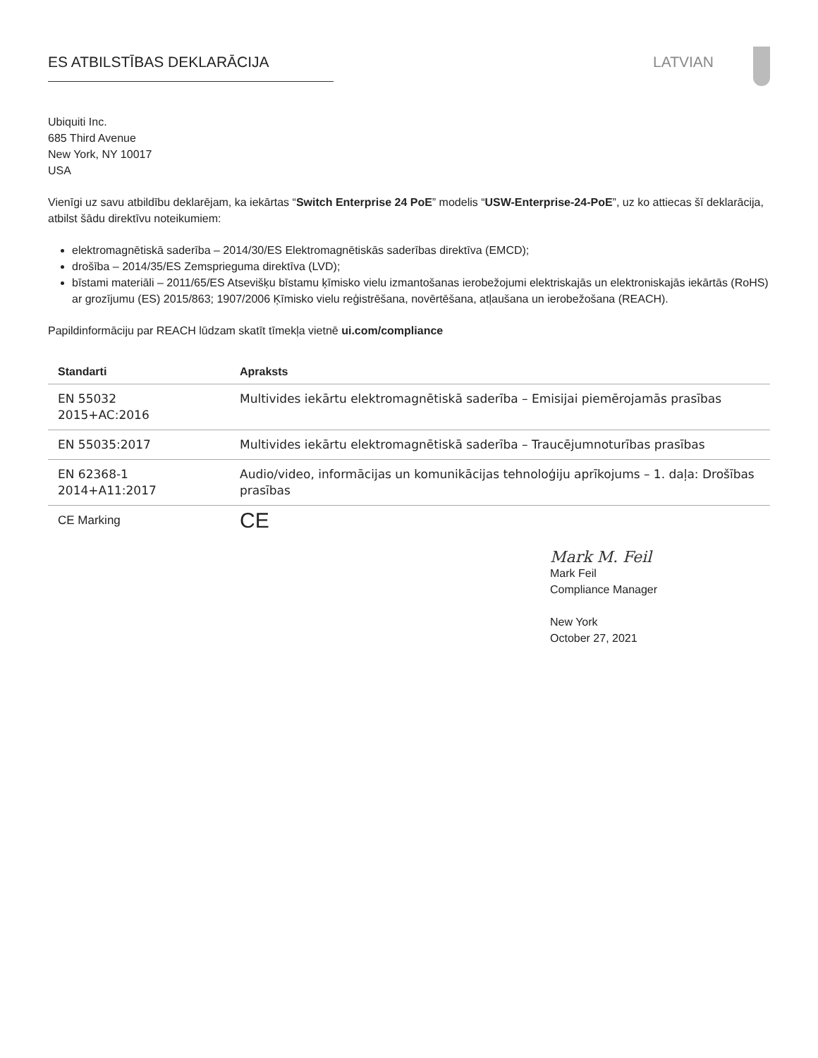ES ATBILSTĪBAS DEKLARĀCIJA LATVIAN
Ubiquiti Inc.
685 Third Avenue
New York, NY 10017
USA
Vienīgi uz savu atbildību deklarējam, ka iekārtas “Switch Enterprise 24 PoE” modelis “USW-Enterprise-24-PoE”, uz ko attiecas šī deklarācija, atbilst šādu direktīvu noteikumiem:
elektromagnētiskā saderība – 2014/30/ES Elektromagnētiskās saderības direktīva (EMCD);
drošība – 2014/35/ES Zemsprieguma direktīva (LVD);
bīstami materiāli – 2011/65/ES Atsevišķu bīstamu ķīmisko vielu izmantošanas ierobežojumi elektriskajās un elektroniskajās iekārtās (RoHS) ar grozījumu (ES) 2015/863; 1907/2006 Ķīmisko vielu reģistrēšana, novērtēšana, atļaušana un ierobežošana (REACH).
Papildinformāciju par REACH lūdzam skatīt tīmekļa vietnē ui.com/compliance
| Standarti | Apraksts |
| --- | --- |
| EN 55032 2015+AC:2016 | Multivides iekārtu elektromagnētiskā saderība – Emisijai piemērojamās prasības |
| EN 55035:2017 | Multivides iekārtu elektromagnētiskā saderība – Traucējumnoturības prasības |
| EN 62368-1 2014+A11:2017 | Audio/video, informācijas un komunikācijas tehnoloģiju aprīkojums – 1. daļa: Drošības prasības |
| CE Marking | CE |
Mark M. Feil
Mark Feil
Compliance Manager
New York
October 27, 2021